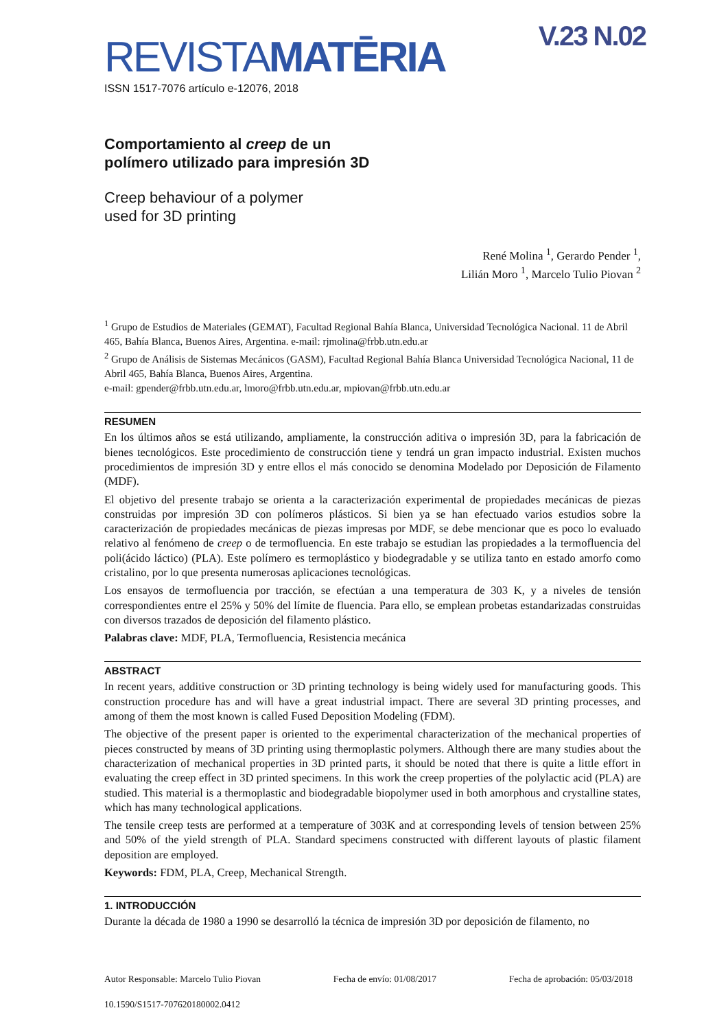V.23 N.02
REVISTAMATĒRIA
ISSN 1517-7076 artículo e-12076, 2018
Comportamiento al creep de un
polímero utilizado para impresión 3D
Creep behaviour of a polymer
used for 3D printing
René Molina <sup>1</sup>, Gerardo Pender <sup>1</sup>,
Lilián Moro <sup>1</sup>, Marcelo Tulio Piovan <sup>2</sup>
<sup>1</sup> Grupo de Estudios de Materiales (GEMAT), Facultad Regional Bahía Blanca, Universidad Tecnológica Nacional. 11 de Abril 465, Bahía Blanca, Buenos Aires, Argentina. e-mail: rjmolina@frbb.utn.edu.ar
<sup>2</sup> Grupo de Análisis de Sistemas Mecánicos (GASM), Facultad Regional Bahía Blanca Universidad Tecnológica Nacional, 11 de Abril 465, Bahía Blanca, Buenos Aires, Argentina.
e-mail: gpender@frbb.utn.edu.ar, lmoro@frbb.utn.edu.ar, mpiovan@frbb.utn.edu.ar
RESUMEN
En los últimos años se está utilizando, ampliamente, la construcción aditiva o impresión 3D, para la fabricación de bienes tecnológicos. Este procedimiento de construcción tiene y tendrá un gran impacto industrial. Existen muchos procedimientos de impresión 3D y entre ellos el más conocido se denomina Modelado por Deposición de Filamento (MDF).
El objetivo del presente trabajo se orienta a la caracterización experimental de propiedades mecánicas de piezas construidas por impresión 3D con polímeros plásticos. Si bien ya se han efectuado varios estudios sobre la caracterización de propiedades mecánicas de piezas impresas por MDF, se debe mencionar que es poco lo evaluado relativo al fenómeno de creep o de termofluencia. En este trabajo se estudian las propiedades a la termofluencia del poli(ácido láctico) (PLA). Este polímero es termoplástico y biodegradable y se utiliza tanto en estado amorfo como cristalino, por lo que presenta numerosas aplicaciones tecnológicas.
Los ensayos de termofluencia por tracción, se efectúan a una temperatura de 303 K, y a niveles de tensión correspondientes entre el 25% y 50% del límite de fluencia. Para ello, se emplean probetas estandarizadas construidas con diversos trazados de deposición del filamento plástico.
Palabras clave: MDF, PLA, Termofluencia, Resistencia mecánica
ABSTRACT
In recent years, additive construction or 3D printing technology is being widely used for manufacturing goods. This construction procedure has and will have a great industrial impact. There are several 3D printing processes, and among of them the most known is called Fused Deposition Modeling (FDM).
The objective of the present paper is oriented to the experimental characterization of the mechanical properties of pieces constructed by means of 3D printing using thermoplastic polymers. Although there are many studies about the characterization of mechanical properties in 3D printed parts, it should be noted that there is quite a little effort in evaluating the creep effect in 3D printed specimens. In this work the creep properties of the polylactic acid (PLA) are studied. This material is a thermoplastic and biodegradable biopolymer used in both amorphous and crystalline states, which has many technological applications.
The tensile creep tests are performed at a temperature of 303K and at corresponding levels of tension between 25% and 50% of the yield strength of PLA. Standard specimens constructed with different layouts of plastic filament deposition are employed.
Keywords: FDM, PLA, Creep, Mechanical Strength.
1. INTRODUCCIÓN
Durante la década de 1980 a 1990 se desarrolló la técnica de impresión 3D por deposición de filamento, no
Autor Responsable: Marcelo Tulio Piovan Fecha de envío: 01/08/2017 Fecha de aprobación: 05/03/2018
10.1590/S1517-707620180002.0412